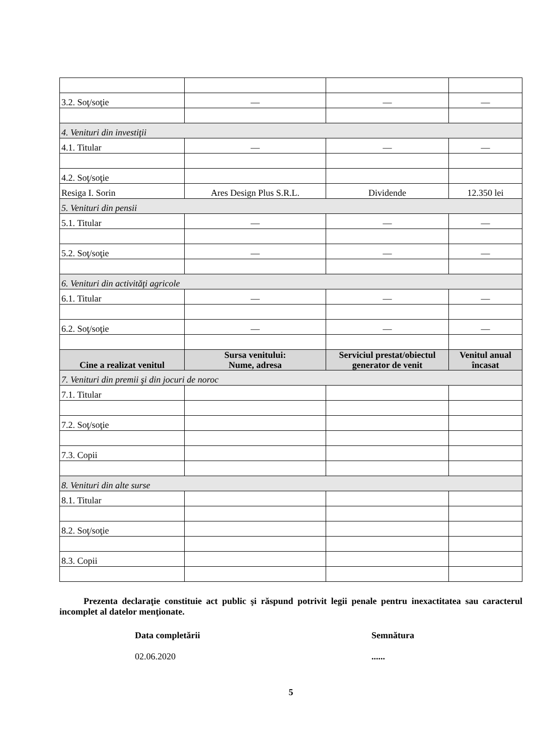| 3.2. Soţ/soţie | — | — | — |
| 4. Venituri din investiţii | | | |
| 4.1. Titular | — | — | — |
| 4.2. Soţ/soţie | | | |
| Resiga I. Sorin | Ares Design Plus S.R.L. | Dividende | 12.350 lei |
| 5. Venituri din pensii | | | |
| 5.1. Titular | — | — | — |
| 5.2. Soţ/soţie | — | — | — |
| 6. Venituri din activităţi agricole | | | |
| 6.1. Titular | — | — | — |
| 6.2. Soţ/soţie | — | — | — |
| Cine a realizat venitul | Sursa venitului: Nume, adresa | Serviciul prestat/obiectul generator de venit | Venitul anual încasat |
| 7. Venituri din premii şi din jocuri de noroc | | | |
| 7.1. Titular | | | |
| 7.2. Soţ/soţie | | | |
| 7.3. Copii | | | |
| 8. Venituri din alte surse | | | |
| 8.1. Titular | | | |
| 8.2. Soţ/soţie | | | |
| 8.3. Copii | | | |
Prezenta declaraţie constituie act public şi răspund potrivit legii penale pentru inexactitatea sau caracterul incomplet al datelor menţionate.
Data completării
02.06.2020
Semnătura
......
5